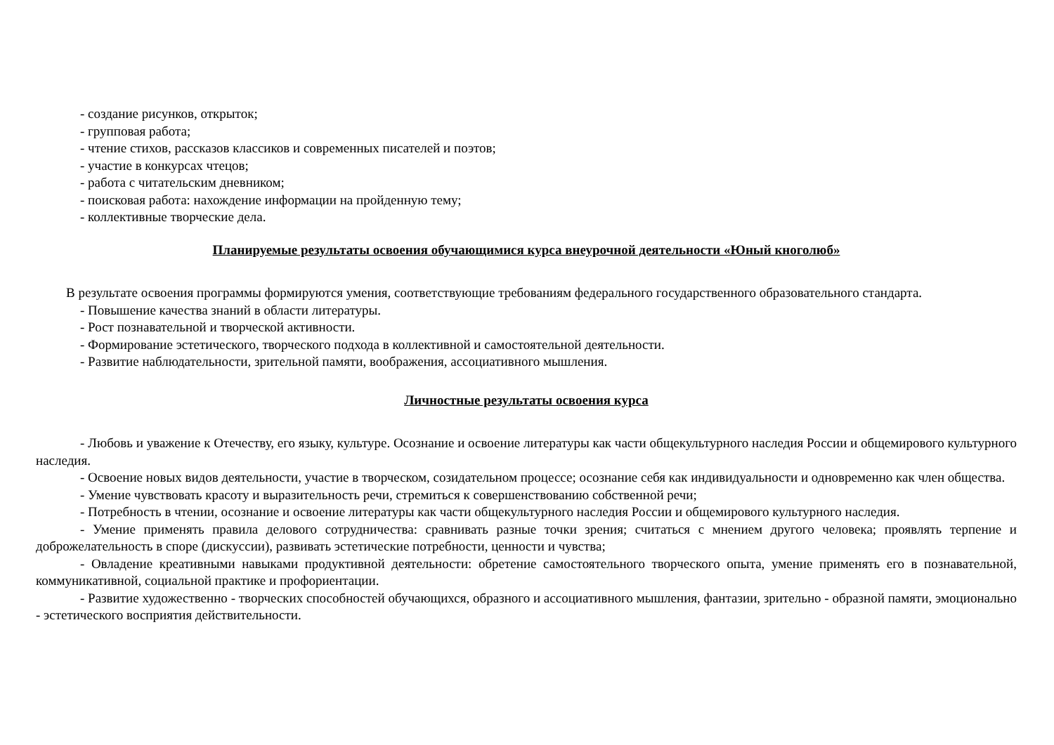- создание рисунков, открыток;
- групповая работа;
- чтение стихов, рассказов классиков и современных писателей и поэтов;
- участие в конкурсах чтецов;
- работа с читательским дневником;
- поисковая работа: нахождение информации на пройденную тему;
- коллективные творческие дела.
Планируемые результаты освоения обучающимися курса внеурочной деятельности «Юный кноголюб»
В результате освоения программы формируются умения, соответствующие требованиям федерального государственного образовательного стандарта.
- Повышение качества знаний в области литературы.
- Рост познавательной и творческой активности.
- Формирование эстетического, творческого подхода в коллективной и самостоятельной деятельности.
- Развитие наблюдательности, зрительной памяти, воображения, ассоциативного мышления.
Личностные результаты освоения курса
- Любовь и уважение к Отечеству, его языку, культуре. Осознание и освоение литературы как части общекультурного наследия России и общемирового культурного наследия.
- Освоение новых видов деятельности, участие в творческом, созидательном процессе; осознание себя как индивидуальности и одновременно как член общества.
- Умение чувствовать красоту и выразительность речи, стремиться к совершенствованию собственной речи;
- Потребность в чтении, осознание и освоение литературы как части общекультурного наследия России и общемирового культурного наследия.
- Умение применять правила делового сотрудничества: сравнивать разные точки зрения; считаться с мнением другого человека; проявлять терпение и доброжелательность в споре (дискуссии), развивать эстетические потребности, ценности и чувства;
- Овладение креативными навыками продуктивной деятельности: обретение самостоятельного творческого опыта, умение применять его в познавательной, коммуникативной, социальной практике и профориентации.
- Развитие художественно - творческих способностей обучающихся, образного и ассоциативного мышления, фантазии, зрительно - образной памяти, эмоционально - эстетического восприятия действительности.